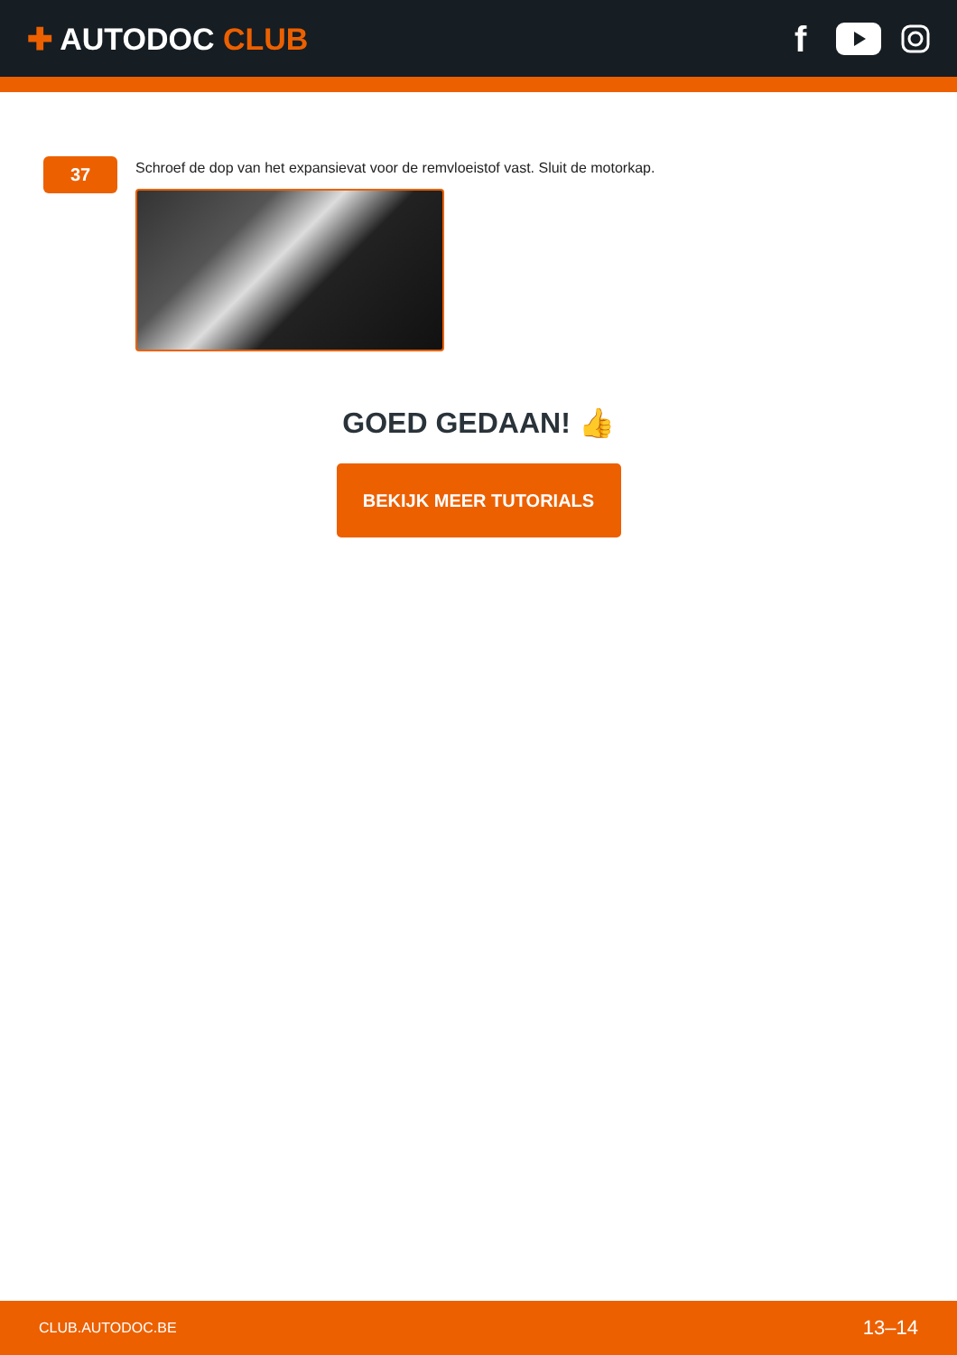✚ AUTODOC CLUB
f
37
Schroef de dop van het expansievat voor de remvloeistof vast. Sluit de motorkap.
GOED GEDAAN! 👍
BEKIJK MEER TUTORIALS
CLUB.AUTODOC.BE 13–14